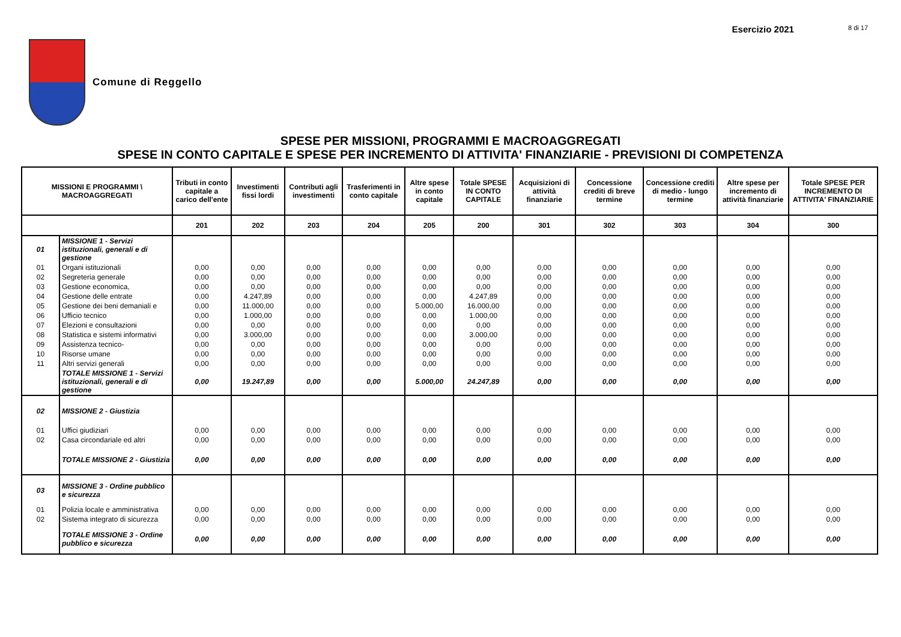Esercizio 2021 8 di 17
Comune di Reggello
SPESE PER MISSIONI, PROGRAMMI E MACROAGGREGATI
SPESE IN CONTO CAPITALE E SPESE PER INCREMENTO DI ATTIVITA' FINANZIARIE - PREVISIONI DI COMPETENZA
| MISSIONI E PROGRAMMI \ MACROAGGREGATI | | Tributi in conto capitale a carico dell'ente | Investimenti fissi lordi | Contributi agli investimenti | Trasferimenti in conto capitale | Altre spese in conto capitale | Totale SPESE IN CONTO CAPITALE | Acquisizioni di attività finanziarie | Concessione crediti di breve termine | Concessione crediti di medio - lungo termine | Altre spese per incremento di attività finanziarie | Totale SPESE PER INCREMENTO DI ATTIVITA' FINANZIARIE |
| --- | --- | --- | --- | --- | --- | --- | --- | --- | --- | --- | --- | --- |
| | | 201 | 202 | 203 | 204 | 205 | 200 | 301 | 302 | 303 | 304 | 300 |
| 01 | MISSIONE 1 - Servizi istituzionali, generali e di gestione | | | | | | | | | | | |
| 01 | Organi istituzionali | 0,00 | 0,00 | 0,00 | 0,00 | 0,00 | 0,00 | 0,00 | 0,00 | 0,00 | 0,00 | 0,00 |
| 02 | Segreteria generale | 0,00 | 0,00 | 0,00 | 0,00 | 0,00 | 0,00 | 0,00 | 0,00 | 0,00 | 0,00 | 0,00 |
| 03 | Gestione economica, | 0,00 | 0,00 | 0,00 | 0,00 | 0,00 | 0,00 | 0,00 | 0,00 | 0,00 | 0,00 | 0,00 |
| 04 | Gestione delle entrate | 0,00 | 4.247,89 | 0,00 | 0,00 | 0,00 | 4.247,89 | 0,00 | 0,00 | 0,00 | 0,00 | 0,00 |
| 05 | Gestione dei beni demaniali e | 0,00 | 11.000,00 | 0,00 | 0,00 | 5.000,00 | 16.000,00 | 0,00 | 0,00 | 0,00 | 0,00 | 0,00 |
| 06 | Ufficio tecnico | 0,00 | 1.000,00 | 0,00 | 0,00 | 0,00 | 1.000,00 | 0,00 | 0,00 | 0,00 | 0,00 | 0,00 |
| 07 | Elezioni e consultazioni | 0,00 | 0,00 | 0,00 | 0,00 | 0,00 | 0,00 | 0,00 | 0,00 | 0,00 | 0,00 | 0,00 |
| 08 | Statistica e sistemi informativi | 0,00 | 3.000,00 | 0,00 | 0,00 | 0,00 | 3.000,00 | 0,00 | 0,00 | 0,00 | 0,00 | 0,00 |
| 09 | Assistenza tecnico- | 0,00 | 0,00 | 0,00 | 0,00 | 0,00 | 0,00 | 0,00 | 0,00 | 0,00 | 0,00 | 0,00 |
| 10 | Risorse umane | 0,00 | 0,00 | 0,00 | 0,00 | 0,00 | 0,00 | 0,00 | 0,00 | 0,00 | 0,00 | 0,00 |
| 11 | Altri servizi generali | 0,00 | 0,00 | 0,00 | 0,00 | 0,00 | 0,00 | 0,00 | 0,00 | 0,00 | 0,00 | 0,00 |
| | TOTALE MISSIONE 1 - Servizi istituzionali, generali e di gestione | 0,00 | 19.247,89 | 0,00 | 0,00 | 5.000,00 | 24.247,89 | 0,00 | 0,00 | 0,00 | 0,00 | 0,00 |
| 02 | MISSIONE 2 - Giustizia | | | | | | | | | | | |
| 01 | Uffici giudiziari | 0,00 | 0,00 | 0,00 | 0,00 | 0,00 | 0,00 | 0,00 | 0,00 | 0,00 | 0,00 | 0,00 |
| 02 | Casa circondariale ed altri | 0,00 | 0,00 | 0,00 | 0,00 | 0,00 | 0,00 | 0,00 | 0,00 | 0,00 | 0,00 | 0,00 |
| | TOTALE MISSIONE 2 - Giustizia | 0,00 | 0,00 | 0,00 | 0,00 | 0,00 | 0,00 | 0,00 | 0,00 | 0,00 | 0,00 | 0,00 |
| 03 | MISSIONE 3 - Ordine pubblico e sicurezza | | | | | | | | | | | |
| 01 | Polizia locale e amministrativa | 0,00 | 0,00 | 0,00 | 0,00 | 0,00 | 0,00 | 0,00 | 0,00 | 0,00 | 0,00 | 0,00 |
| 02 | Sistema integrato di sicurezza | 0,00 | 0,00 | 0,00 | 0,00 | 0,00 | 0,00 | 0,00 | 0,00 | 0,00 | 0,00 | 0,00 |
| | TOTALE MISSIONE 3 - Ordine pubblico e sicurezza | 0,00 | 0,00 | 0,00 | 0,00 | 0,00 | 0,00 | 0,00 | 0,00 | 0,00 | 0,00 | 0,00 |